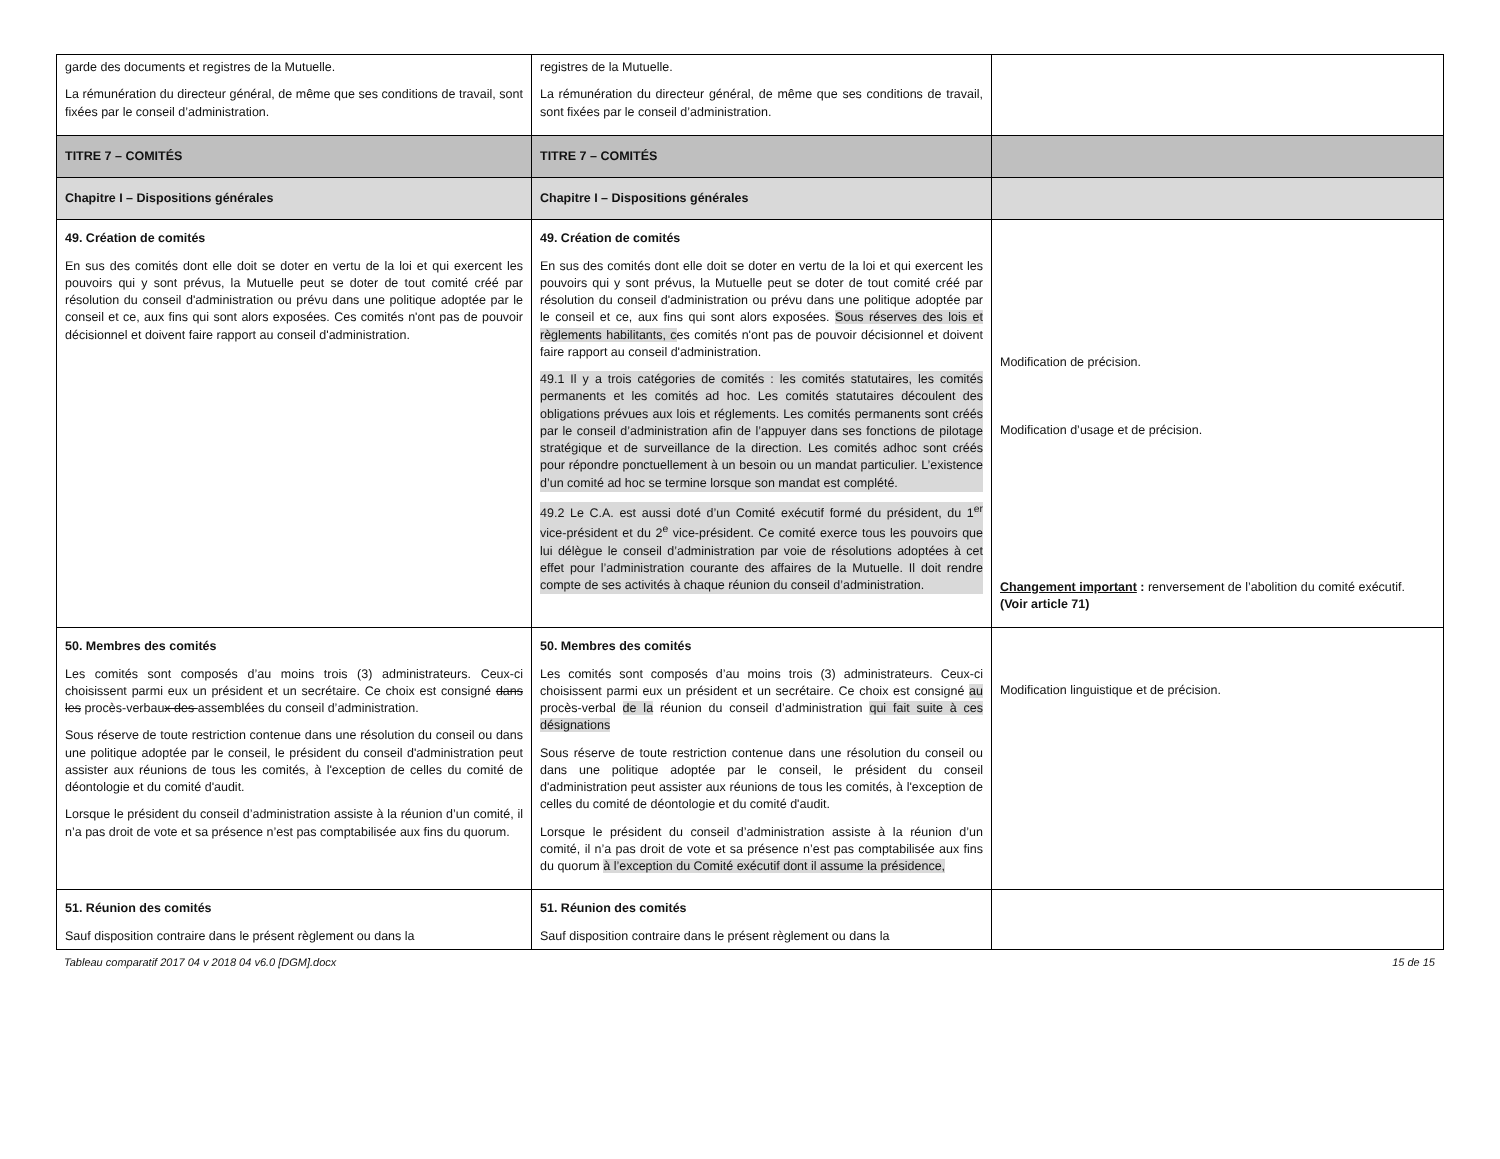| garde des documents et registres de la Mutuelle. La rémunération du directeur général, de même que ses conditions de travail, sont fixées par le conseil d’administration. | registres de la Mutuelle. La rémunération du directeur général, de même que ses conditions de travail, sont fixées par le conseil d’administration. | |
| TITRE 7 – COMITÉS | TITRE 7 – COMITÉS | |
| Chapitre I – Dispositions générales | Chapitre I – Dispositions générales | |
| 49. Création de comités En sus des comités dont elle doit se doter en vertu de la loi et qui exercent les pouvoirs qui y sont prévus, la Mutuelle peut se doter de tout comité créé par résolution du conseil d'administration ou prévu dans une politique adoptée par le conseil et ce, aux fins qui sont alors exposées. Ces comités n'ont pas de pouvoir décisionnel et doivent faire rapport au conseil d'administration. | 49. Création de comités En sus des comités dont elle doit se doter en vertu de la loi et qui exercent les pouvoirs qui y sont prévus, la Mutuelle peut se doter de tout comité créé par résolution du conseil d'administration ou prévu dans une politique adoptée par le conseil et ce, aux fins qui sont alors exposées. Sous réserves des lois et règlements habilitants, c es comités n'ont pas de pouvoir décisionnel et doivent faire rapport au conseil d'administration. 49.1 Il y a trois catégories de comités : les comités statutaires, les comités permanents et les comités ad hoc. Les comités statutaires découlent des obligations prévues aux lois et réglements. Les comités permanents sont créés par le conseil d’administration afin de l’appuyer dans ses fonctions de pilotage stratégique et de surveillance de la direction. Les comités adhoc sont créés pour répondre ponctuellement à un besoin ou un mandat particulier. L’existence d’un comité ad hoc se termine lorsque son mandat est complété. 49.2 Le C.A. est aussi doté d’un Comité exécutif formé du président, du 1<sup>er</sup> vice-président et du 2<sup>e</sup> vice-président. Ce comité exerce tous les pouvoirs que lui délègue le conseil d’administration par voie de résolutions adoptées à cet effet pour l’administration courante des affaires de la Mutuelle. Il doit rendre compte de ses activités à chaque réunion du conseil d’administration. | Modification de précision. Modification d’usage et de précision. Changement important : renversement de l’abolition du comité exécutif. (Voir article 71) |
| 50. Membres des comités Les comités sont composés d’au moins trois (3) administrateurs. Ceux-ci choisissent parmi eux un président et un secrétaire. Ce choix est consigné dans les procès-verbau x des assemblées du conseil d’administration. Sous réserve de toute restriction contenue dans une résolution du conseil ou dans une politique adoptée par le conseil, le président du conseil d'administration peut assister aux réunions de tous les comités, à l'exception de celles du comité de déontologie et du comité d'audit. Lorsque le président du conseil d’administration assiste à la réunion d’un comité, il n’a pas droit de vote et sa présence n’est pas comptabilisée aux fins du quorum. | 50. Membres des comités Les comités sont composés d’au moins trois (3) administrateurs. Ceux-ci choisissent parmi eux un président et un secrétaire. Ce choix est consigné au procès-verbal de la réunion du conseil d’administration qui fait suite à ces désignations Sous réserve de toute restriction contenue dans une résolution du conseil ou dans une politique adoptée par le conseil, le président du conseil d'administration peut assister aux réunions de tous les comités, à l'exception de celles du comité de déontologie et du comité d'audit. Lorsque le président du conseil d’administration assiste à la réunion d’un comité, il n’a pas droit de vote et sa présence n’est pas comptabilisée aux fins du quorum à l’exception du Comité exécutif dont il assume la présidence, | Modification linguistique et de précision. |
| 51. Réunion des comités Sauf disposition contraire dans le présent règlement ou dans la | 51. Réunion des comités Sauf disposition contraire dans le présent règlement ou dans la | |
Tableau comparatif 2017 04 v 2018 04 v6.0 [DGM].docx 15 de 15